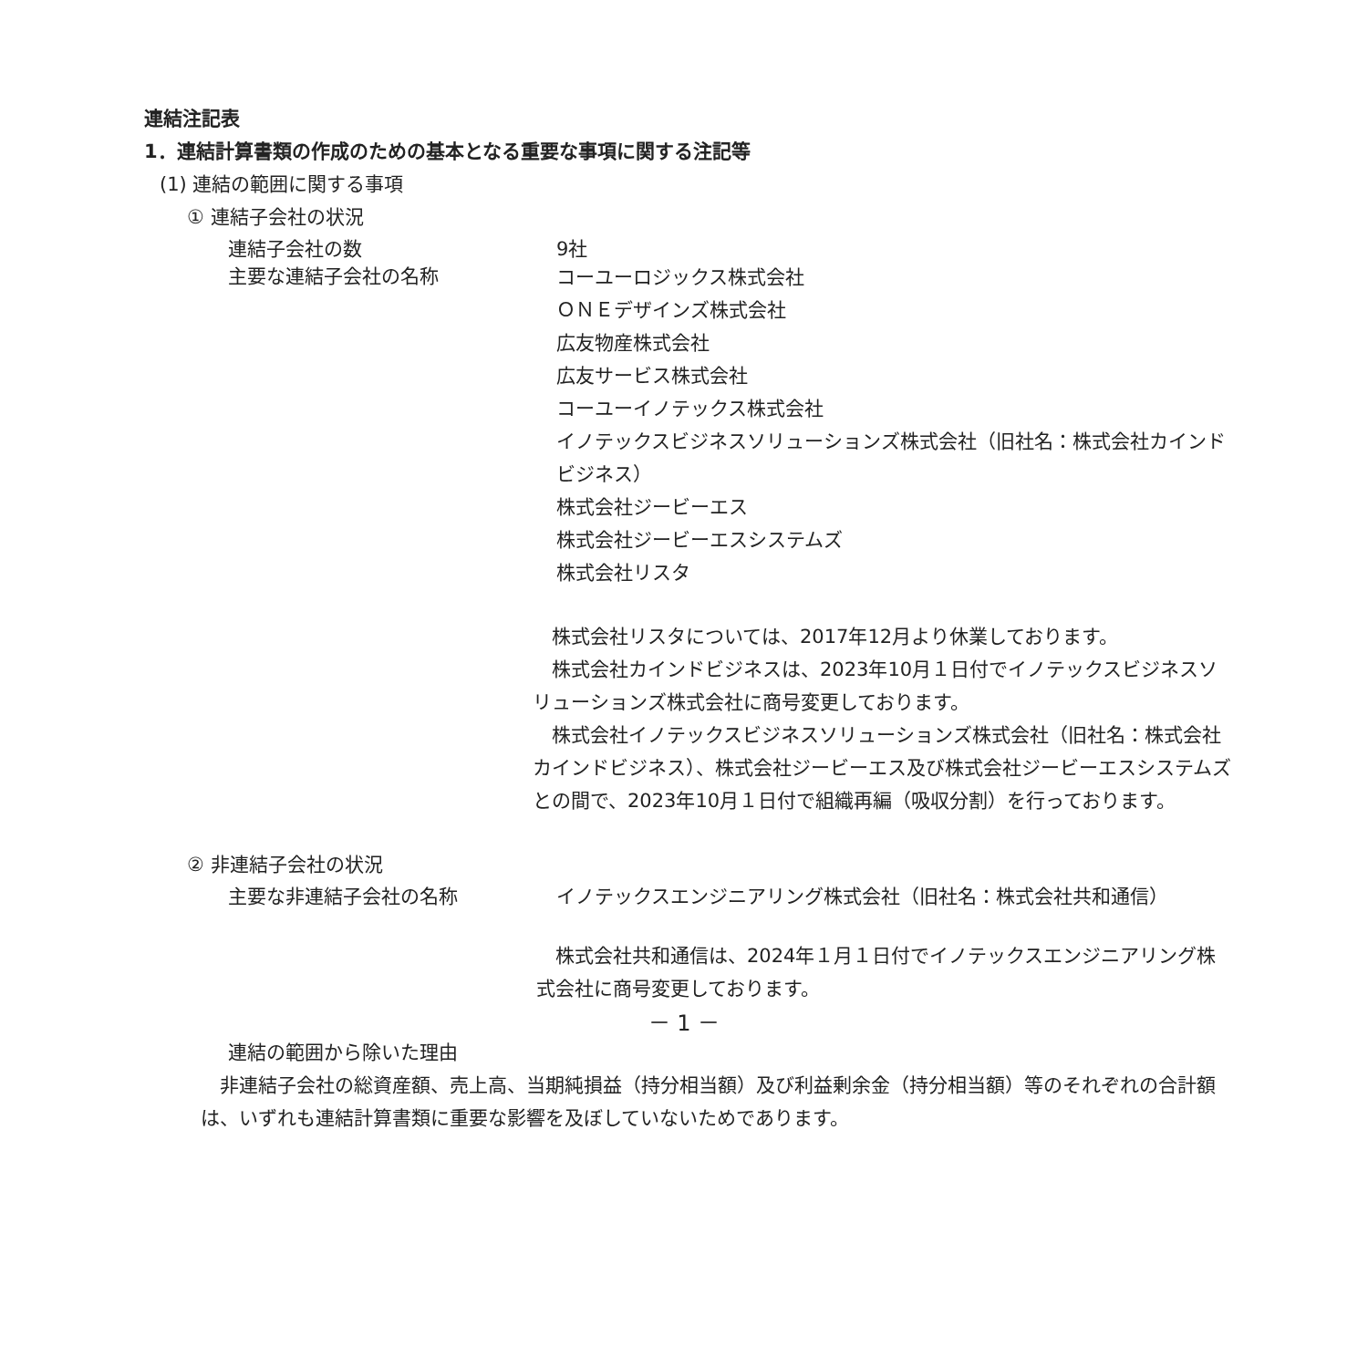連結注記表
1．連結計算書類の作成のための基本となる重要な事項に関する注記等
(1) 連結の範囲に関する事項
① 連結子会社の状況
連結子会社の数 9社
主要な連結子会社の名称
コーユーロジックス株式会社
ＯＮＥデザインズ株式会社
広友物産株式会社
広友サービス株式会社
コーユーイノテックス株式会社
イノテックスビジネスソリューションズ株式会社（旧社名：株式会社カインドビジネス）
株式会社ジービーエス
株式会社ジービーエスシステムズ
株式会社リスタ
　株式会社リスタについては、2017年12月より休業しております。
　株式会社カインドビジネスは、2023年10月１日付でイノテックスビジネスソリューションズ株式会社に商号変更しております。
　株式会社イノテックスビジネスソリューションズ株式会社（旧社名：株式会社カインドビジネス）、株式会社ジービーエス及び株式会社ジービーエスシステムズとの間で、2023年10月１日付で組織再編（吸収分割）を行っております。
② 非連結子会社の状況
主要な非連結子会社の名称 イノテックスエンジニアリング株式会社（旧社名：株式会社共和通信）
　株式会社共和通信は、2024年１月１日付でイノテックスエンジニアリング株式会社に商号変更しております。
連結の範囲から除いた理由
　非連結子会社の総資産額、売上高、当期純損益（持分相当額）及び利益剰余金（持分相当額）等のそれぞれの合計額は、いずれも連結計算書類に重要な影響を及ぼしていないためであります。
－ 1 －